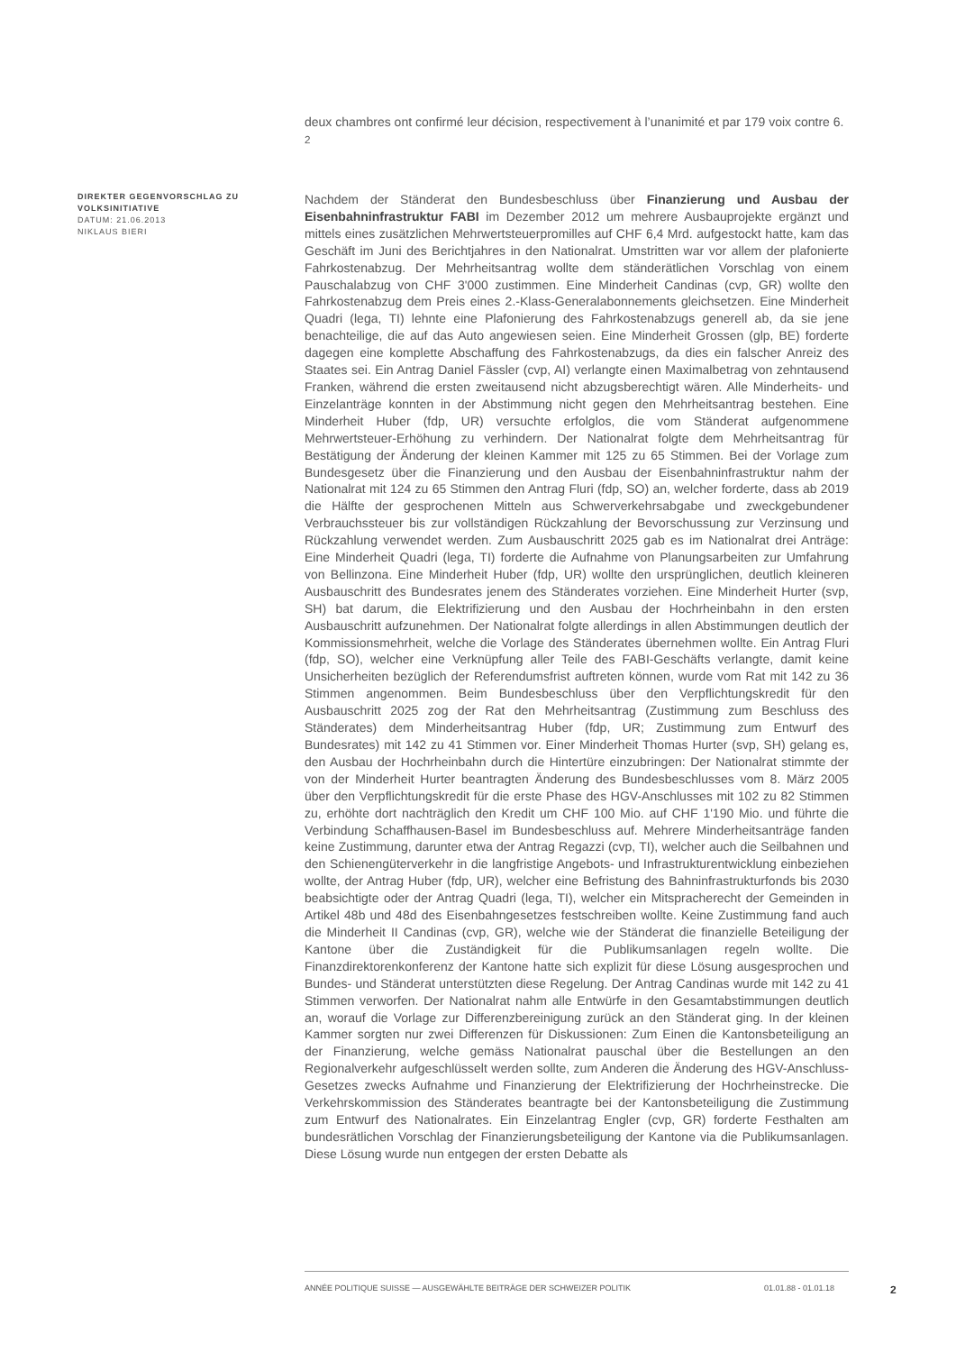deux chambres ont confirmé leur décision, respectivement à l’unanimité et par 179 voix contre 6. <sup>2</sup>
DIREKTER GEGENVORSCHLAG ZU VOLKSINITIATIVE
DATUM: 21.06.2013
NIKLAUS BIERI
Nachdem der Ständerat den Bundesbeschluss über Finanzierung und Ausbau der Eisenbahninfrastruktur FABI im Dezember 2012 um mehrere Ausbauprojekte ergänzt und mittels eines zusätzlichen Mehrwertsteuerpromilles auf CHF 6,4 Mrd. aufgestockt hatte, kam das Geschäft im Juni des Berichtjahres in den Nationalrat. Umstritten war vor allem der plafonierte Fahrkostenabzug. Der Mehrheitsantrag wollte dem ständerätlichen Vorschlag von einem Pauschalabzug von CHF 3'000 zustimmen. Eine Minderheit Candinas (cvp, GR) wollte den Fahrkostenabzug dem Preis eines 2.-Klass-Generalabonnements gleichsetzen. Eine Minderheit Quadri (lega, TI) lehnte eine Plafonierung des Fahrkostenabzugs generell ab, da sie jene benachteilige, die auf das Auto angewiesen seien. Eine Minderheit Grossen (glp, BE) forderte dagegen eine komplette Abschaffung des Fahrkostenabzugs, da dies ein falscher Anreiz des Staates sei. Ein Antrag Daniel Fässler (cvp, AI) verlangte einen Maximalbetrag von zehntausend Franken, während die ersten zweitausend nicht abzugsberechtigt wären. Alle Minderheits- und Einzelanträge konnten in der Abstimmung nicht gegen den Mehrheitsantrag bestehen. Eine Minderheit Huber (fdp, UR) versuchte erfolglos, die vom Ständerat aufgenommene Mehrwertsteuer-Erhöhung zu verhindern. Der Nationalrat folgte dem Mehrheitsantrag für Bestätigung der Änderung der kleinen Kammer mit 125 zu 65 Stimmen. Bei der Vorlage zum Bundesgesetz über die Finanzierung und den Ausbau der Eisenbahninfrastruktur nahm der Nationalrat mit 124 zu 65 Stimmen den Antrag Fluri (fdp, SO) an, welcher forderte, dass ab 2019 die Hälfte der gesprochenen Mitteln aus Schwerverkehrsabgabe und zweckgebundener Verbrauchssteuer bis zur vollständigen Rückzahlung der Bevorschussung zur Verzinsung und Rückzahlung verwendet werden. Zum Ausbauschritt 2025 gab es im Nationalrat drei Anträge: Eine Minderheit Quadri (lega, TI) forderte die Aufnahme von Planungsarbeiten zur Umfahrung von Bellinzona. Eine Minderheit Huber (fdp, UR) wollte den ursprünglichen, deutlich kleineren Ausbauschritt des Bundesrates jenem des Ständerates vorziehen. Eine Minderheit Hurter (svp, SH) bat darum, die Elektrifizierung und den Ausbau der Hochrheinbahn in den ersten Ausbauschritt aufzunehmen. Der Nationalrat folgte allerdings in allen Abstimmungen deutlich der Kommissionsmehrheit, welche die Vorlage des Ständerates übernehmen wollte. Ein Antrag Fluri (fdp, SO), welcher eine Verknüpfung aller Teile des FABI-Geschäfts verlangte, damit keine Unsicherheiten bezüglich der Referendumsfrist auftreten können, wurde vom Rat mit 142 zu 36 Stimmen angenommen. Beim Bundesbeschluss über den Verpflichtungskredit für den Ausbauschritt 2025 zog der Rat den Mehrheitsantrag (Zustimmung zum Beschluss des Ständerates) dem Minderheitsantrag Huber (fdp, UR; Zustimmung zum Entwurf des Bundesrates) mit 142 zu 41 Stimmen vor. Einer Minderheit Thomas Hurter (svp, SH) gelang es, den Ausbau der Hochrheinbahn durch die Hintertüre einzubringen: Der Nationalrat stimmte der von der Minderheit Hurter beantragten Änderung des Bundesbeschlusses vom 8. März 2005 über den Verpflichtungskredit für die erste Phase des HGV-Anschlusses mit 102 zu 82 Stimmen zu, erhöhte dort nachträglich den Kredit um CHF 100 Mio. auf CHF 1'190 Mio. und führte die Verbindung Schaffhausen-Basel im Bundesbeschluss auf. Mehrere Minderheitsanträge fanden keine Zustimmung, darunter etwa der Antrag Regazzi (cvp, TI), welcher auch die Seilbahnen und den Schienengüterverkehr in die langfristige Angebots- und Infrastrukturentwicklung einbeziehen wollte, der Antrag Huber (fdp, UR), welcher eine Befristung des Bahninfrastrukturfonds bis 2030 beabsichtigte oder der Antrag Quadri (lega, TI), welcher ein Mitspracherecht der Gemeinden in Artikel 48b und 48d des Eisenbahngesetzes festschreiben wollte. Keine Zustimmung fand auch die Minderheit II Candinas (cvp, GR), welche wie der Ständerat die finanzielle Beteiligung der Kantone über die Zuständigkeit für die Publikumsanlagen regeln wollte. Die Finanzdirektorenkonferenz der Kantone hatte sich explizit für diese Lösung ausgesprochen und Bundes- und Ständerat unterstützten diese Regelung. Der Antrag Candinas wurde mit 142 zu 41 Stimmen verworfen. Der Nationalrat nahm alle Entwürfe in den Gesamtabstimmungen deutlich an, worauf die Vorlage zur Differenzbereinigung zurück an den Ständerat ging. In der kleinen Kammer sorgten nur zwei Differenzen für Diskussionen: Zum Einen die Kantonsbeteiligung an der Finanzierung, welche gemäss Nationalrat pauschal über die Bestellungen an den Regionalverkehr aufgeschlüsselt werden sollte, zum Anderen die Änderung des HGV-Anschluss-Gesetzes zwecks Aufnahme und Finanzierung der Elektrifizierung der Hochrheinstrecke. Die Verkehrskommission des Ständerates beantragte bei der Kantonsbeteiligung die Zustimmung zum Entwurf des Nationalrates. Ein Einzelantrag Engler (cvp, GR) forderte Festhalten am bundesrätlichen Vorschlag der Finanzierungsbeteiligung der Kantone via die Publikumsanlagen. Diese Lösung wurde nun entgegen der ersten Debatte als
ANNÉE POLITIQUE SUISSE — AUSGEWÄHLTE BEITRÄGE DER SCHWEIZER POLITIK 01.01.88 - 01.01.18 2